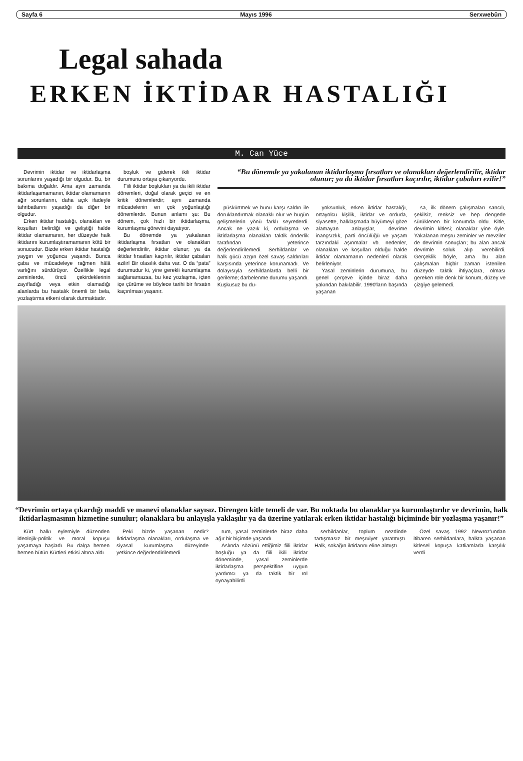Sayfa 6 Mayıs 1996 Serxwebûn
Legal sahada
ERKEN İKTİDAR HASTALIĞI
M. Can Yüce
Devrimin iktidar ve iktidarlaşma sorunlarını yaşadığı bir olgudur. Bu, bir bakıma doğaldır. Ama aynı zamanda iktidarlaşamamanın, iktidar olamamanın ağır sorunlarını, daha açık ifadeyle tahribatlarını yaşadığı da diğer bir olgudur.
Erken iktidar hastalığı, olanakları ve koşulları belirdiği ve geliştiği halde iktidar olamamanın, her düzeyde halk iktidarını kurumlaştıramamanın kötü bir sonucudur. Bizde erken iktidar hastalığı yaygın ve yoğunca yaşandı. Bunca çaba ve mücadeleye rağmen hâlâ varlığını sürdürüyor. Özellikle legal zeminlerde, öncü çekirdeklerinin zayıfladığı veya etkin olamadığı alanlarda bu hastalık önemli bir bela, yozlaştırma etkeni olarak durmaktadır.
boşluk ve giderek ikili iktidar durumunu ortaya çıkarıyordu.
Fiili iktidar boşlukları ya da ikili iktidar dönemleri, doğal olarak geçici ve en kritik dönemlerdir; aynı zamanda mücadelenin en çok yoğunlaştığı dönemlerdir. Bunun anlamı şu: Bu dönem, çok hızlı bir iktidarlaşma, kurumlaşma görevini dayatıyor.
Bu dönemde ya yakalanan iktidarlaşma fırsatları ve olanakları değerlendirilir, iktidar olunur; ya da iktidar fırsatları kaçırılır, iktidar çabaları ezilir! Bir olasılık daha var. O da “pata” durumudur ki, yine gerekli kurumlaşma sağlanamazsa, bu kez yozlaşma, içten içe çürüme ve böylece tarihi bir fırsatın kaçırılması yaşanır.
“Bu dönemde ya yakalanan iktidarlaşma fırsatları ve olanakları değerlendirilir, iktidar olunur; ya da iktidar fırsatları kaçırılır, iktidar çabaları ezilir!”
püskürtmek ve bunu karşı saldırı ile doruklandırmak olanaklı olur ve bugün gelişmelerin yönü farklı seyrederdi. Ancak ne yazık ki, ordulaşma ve iktidarlaşma olanakları taktik önderlik tarafından yeterince değerlendirilemedi. Serhildanlar ve halk gücü azgın özel savaş saldırıları karşısında yeterince korunamadı. Ve dolayısıyla serhildanlarda belli bir gerileme; darbelenme durumu yaşandı. Kuşkusuz bu du-
yoksunluk, erken iktidar hastalığı, ortayolcu kişilik, iktidar ve orduda, siyasette, halklaşmada büyümeyi göze alamayan anlayışlar, devrime inançsızlık, parti öncülüğü ve yaşam tarzındaki aşınmalar vb. nedenler, olanakları ve koşulları olduğu halde iktidar olamamanın nedenleri olarak belirleniyor.
Yasal zeminlerin durumuna, bu genel çerçeve içinde biraz daha yakından bakılabilir. 1990'ların başında yaşanan
sa, ilk dönem çalışmaları sancılı, şekilsiz, renksiz ve hep dengede sürüklenen bir konumda oldu. Kitle, devrimin kitlesi; olanaklar yine öyle. Yakalanan meşru zeminler ve mevziler de devrimin sonuçları; bu alan ancak devrimle soluk alıp verebilirdi. Gerçeklik böyle, ama bu alan çalışmaları hiçbir zaman istenilen düzeyde taktik ihtiyaçlara, olması gereken role denk bir konum, düzey ve çizgiye gelemedi.
“Devrimin ortaya çıkardığı maddi ve manevi olanaklar sayısız. Direngen kitle temeli de var. Bu noktada bu olanaklar ya kurumlaştırılır ve devrimin, halk iktidarlaşmasının hizmetine sunulur; olanaklara bu anlayışla yaklaşılır ya da üzerine yatılarak erken iktidar hastalığı biçiminde bir yozlaşma yaşanır!”
Kürt halkı eylemiyle düzenden ideolojik-politik ve moral kopuşu yaşamaya başladı. Bu dalga hemen hemen bütün Kürtleri etkisi altına aldı.
Peki bizde yaşanan nedir? İktidarlaşma olanakları, ordulaşma ve siyasal kurumlaşma düzeyinde yetkince değerlendirilemedi.
rum, yasal zeminlerde biraz daha ağır bir biçimde yaşandı.
Aslında sözünü ettiğimiz fiili iktidar boşluğu ya da fiili ikili iktidar döneminde, yasal zeminlerde iktidarlaşma perspektifine uygun yardımcı ya da taktik bir rol oynayabilirdi.
serhildanlar, toplum nezdinde tartışmasız bir meşruiyet yaratmıştı. Halk, sokağın iktidarını eline almıştı.
Özel savaş 1992 Newroz'undan itibaren serhildanlara, halkta yaşanan kitlesel kopuşa katliamlarla karşılık verdi.